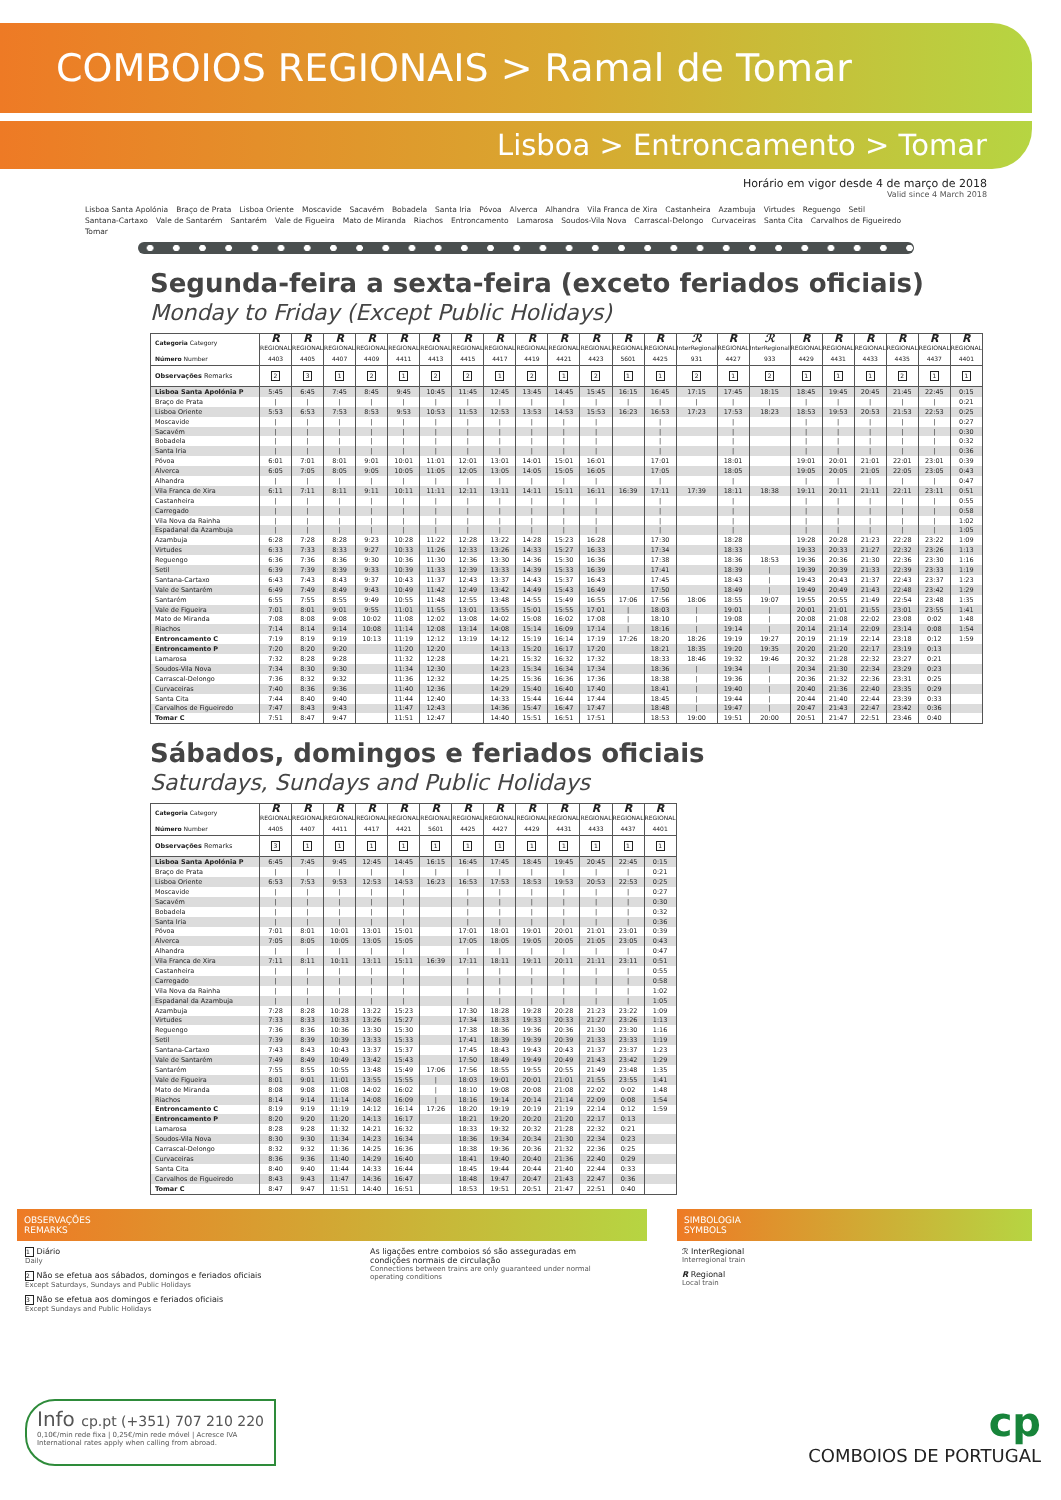COMBOIOS REGIONAIS > Ramal de Tomar
Lisboa > Entroncamento > Tomar
Horário em vigor desde 4 de março de 2018
Valid since 4 March 2018
Lisboa Santa Apolónia Braço de Prata Lisboa Oriente Moscavide Sacavém Bobadela Santa Iria Póvoa Alverca Alhandra Vila Franca de Xira Castanheira Azambuja Virtudes Reguengo Setil Santana-Cartaxo Vale de Santarém Santarém Vale de Figueira Mato de Miranda Riachos Entroncamento Lamarosa Soudos-Vila Nova Carrascal-Delongo Curvaceiras Santa Cita Carvalhos de Figueiredo Tomar
Segunda-feira a sexta-feira (exceto feriados oficiais)
Monday to Friday (Except Public Holidays)
| Categoria Category | R REGIONAL | R REGIONAL | R REGIONAL | R REGIONAL | R REGIONAL | R REGIONAL | R REGIONAL | R REGIONAL | R REGIONAL | R REGIONAL | R REGIONAL | R REGIONAL | R REGIONAL | ℛ InterRegional | R REGIONAL | ℛ InterRegional | R REGIONAL | R REGIONAL | R REGIONAL | R REGIONAL | R REGIONAL | R REGIONAL |
| Número Number | 4403 | 4405 | 4407 | 4409 | 4411 | 4413 | 4415 | 4417 | 4419 | 4421 | 4423 | 5601 | 4425 | 931 | 4427 | 933 | 4429 | 4431 | 4433 | 4435 | 4437 | 4401 |
| Observações Remarks | 2 | 3 | 1 | 2 | 1 | 2 | 2 | 1 | 2 | 1 | 2 | 1 | 1 | 2 | 1 | 2 | 1 | 1 | 1 | 2 | 1 | 1 |
| Lisboa Santa Apolónia P | 5:45 | 6:45 | 7:45 | 8:45 | 9:45 | 10:45 | 11:45 | 12:45 | 13:45 | 14:45 | 15:45 | 16:15 | 16:45 | 17:15 | 17:45 | 18:15 | 18:45 | 19:45 | 20:45 | 21:45 | 22:45 | 0:15 |
| Braço de Prata | / | / | / | / | / | / | / | / | / | / | / | / | / | / | / | / | / | / | / | / | / | 0:21 |
| Lisboa Oriente | 5:53 | 6:53 | 7:53 | 8:53 | 9:53 | 10:53 | 11:53 | 12:53 | 13:53 | 14:53 | 15:53 | 16:23 | 16:53 | 17:23 | 17:53 | 18:23 | 18:53 | 19:53 | 20:53 | 21:53 | 22:53 | 0:25 |
| Moscavide | / | / | / | / | / | / | / | / | / | / | / | | / | | / | | / | / | / | / | / | 0:27 |
| Sacavém | / | / | / | / | / | / | / | / | / | / | / | | / | | / | | / | / | / | / | / | 0:30 |
| Bobadela | / | / | / | / | / | / | / | / | / | / | / | | / | | / | | / | / | / | / | / | 0:32 |
| Santa Iria | / | / | / | / | / | / | / | / | / | / | / | | / | | / | | / | / | / | / | / | 0:36 |
| Póvoa | 6:01 | 7:01 | 8:01 | 9:01 | 10:01 | 11:01 | 12:01 | 13:01 | 14:01 | 15:01 | 16:01 | | 17:01 | | 18:01 | | 19:01 | 20:01 | 21:01 | 22:01 | 23:01 | 0:39 |
| Alverca | 6:05 | 7:05 | 8:05 | 9:05 | 10:05 | 11:05 | 12:05 | 13:05 | 14:05 | 15:05 | 16:05 | | 17:05 | | 18:05 | | 19:05 | 20:05 | 21:05 | 22:05 | 23:05 | 0:43 |
| Alhandra | / | / | / | / | / | / | / | / | / | / | / | | / | | / | | / | / | / | / | / | 0:47 |
| Vila Franca de Xira | 6:11 | 7:11 | 8:11 | 9:11 | 10:11 | 11:11 | 12:11 | 13:11 | 14:11 | 15:11 | 16:11 | 16:39 | 17:11 | 17:39 | 18:11 | 18:38 | 19:11 | 20:11 | 21:11 | 22:11 | 23:11 | 0:51 |
| Castanheira | / | / | / | / | / | / | / | / | / | / | / | | / | | / | | / | / | / | / | / | 0:55 |
| Carregado | / | / | / | / | / | / | / | / | / | / | / | | / | | / | | / | / | / | / | / | 0:58 |
| Vila Nova da Rainha | / | / | / | / | / | / | / | / | / | / | / | | / | | / | | / | / | / | / | / | 1:02 |
| Espadanal da Azambuja | / | / | / | / | / | / | / | / | / | / | / | | / | | / | | / | / | / | / | / | 1:05 |
| Azambuja | 6:28 | 7:28 | 8:28 | 9:23 | 10:28 | 11:22 | 12:28 | 13:22 | 14:28 | 15:23 | 16:28 | | 17:30 | | 18:28 | | 19:28 | 20:28 | 21:23 | 22:28 | 23:22 | 1:09 |
| Virtudes | 6:33 | 7:33 | 8:33 | 9:27 | 10:33 | 11:26 | 12:33 | 13:26 | 14:33 | 15:27 | 16:33 | | 17:34 | | 18:33 | | 19:33 | 20:33 | 21:27 | 22:32 | 23:26 | 1:13 |
| Reguengo | 6:36 | 7:36 | 8:36 | 9:30 | 10:36 | 11:30 | 12:36 | 13:30 | 14:36 | 15:30 | 16:36 | | 17:38 | | 18:36 | 18:53 | 19:36 | 20:36 | 21:30 | 22:36 | 23:30 | 1:16 |
| Setil | 6:39 | 7:39 | 8:39 | 9:33 | 10:39 | 11:33 | 12:39 | 13:33 | 14:39 | 15:33 | 16:39 | | 17:41 | | 18:39 | / | 19:39 | 20:39 | 21:33 | 22:39 | 23:33 | 1:19 |
| Santana-Cartaxo | 6:43 | 7:43 | 8:43 | 9:37 | 10:43 | 11:37 | 12:43 | 13:37 | 14:43 | 15:37 | 16:43 | | 17:45 | | 18:43 | / | 19:43 | 20:43 | 21:37 | 22:43 | 23:37 | 1:23 |
| Vale de Santarém | 6:49 | 7:49 | 8:49 | 9:43 | 10:49 | 11:42 | 12:49 | 13:42 | 14:49 | 15:43 | 16:49 | | 17:50 | | 18:49 | / | 19:49 | 20:49 | 21:43 | 22:48 | 23:42 | 1:29 |
| Santarém | 6:55 | 7:55 | 8:55 | 9:49 | 10:55 | 11:48 | 12:55 | 13:48 | 14:55 | 15:49 | 16:55 | 17:06 | 17:56 | 18:06 | 18:55 | 19:07 | 19:55 | 20:55 | 21:49 | 22:54 | 23:48 | 1:35 |
| Vale de Figueira | 7:01 | 8:01 | 9:01 | 9:55 | 11:01 | 11:55 | 13:01 | 13:55 | 15:01 | 15:55 | 17:01 | / | 18:03 | / | 19:01 | / | 20:01 | 21:01 | 21:55 | 23:01 | 23:55 | 1:41 |
| Mato de Miranda | 7:08 | 8:08 | 9:08 | 10:02 | 11:08 | 12:02 | 13:08 | 14:02 | 15:08 | 16:02 | 17:08 | / | 18:10 | / | 19:08 | / | 20:08 | 21:08 | 22:02 | 23:08 | 0:02 | 1:48 |
| Riachos | 7:14 | 8:14 | 9:14 | 10:08 | 11:14 | 12:08 | 13:14 | 14:08 | 15:14 | 16:09 | 17:14 | / | 18:16 | / | 19:14 | / | 20:14 | 21:14 | 22:09 | 23:14 | 0:08 | 1:54 |
| Entroncamento C | 7:19 | 8:19 | 9:19 | 10:13 | 11:19 | 12:12 | 13:19 | 14:12 | 15:19 | 16:14 | 17:19 | 17:26 | 18:20 | 18:26 | 19:19 | 19:27 | 20:19 | 21:19 | 22:14 | 23:18 | 0:12 | 1:59 |
| Entroncamento P | 7:20 | 8:20 | 9:20 | | 11:20 | 12:20 | | 14:13 | 15:20 | 16:17 | 17:20 | | 18:21 | 18:35 | 19:20 | 19:35 | 20:20 | 21:20 | 22:17 | 23:19 | 0:13 | |
| Lamarosa | 7:32 | 8:28 | 9:28 | | 11:32 | 12:28 | | 14:21 | 15:32 | 16:32 | 17:32 | | 18:33 | 18:46 | 19:32 | 19:46 | 20:32 | 21:28 | 22:32 | 23:27 | 0:21 | |
| Soudos-Vila Nova | 7:34 | 8:30 | 9:30 | | 11:34 | 12:30 | | 14:23 | 15:34 | 16:34 | 17:34 | | 18:36 | / | 19:34 | / | 20:34 | 21:30 | 22:34 | 23:29 | 0:23 | |
| Carrascal-Delongo | 7:36 | 8:32 | 9:32 | | 11:36 | 12:32 | | 14:25 | 15:36 | 16:36 | 17:36 | | 18:38 | / | 19:36 | / | 20:36 | 21:32 | 22:36 | 23:31 | 0:25 | |
| Curvaceiras | 7:40 | 8:36 | 9:36 | | 11:40 | 12:36 | | 14:29 | 15:40 | 16:40 | 17:40 | | 18:41 | / | 19:40 | / | 20:40 | 21:36 | 22:40 | 23:35 | 0:29 | |
| Santa Cita | 7:44 | 8:40 | 9:40 | | 11:44 | 12:40 | | 14:33 | 15:44 | 16:44 | 17:44 | | 18:45 | / | 19:44 | / | 20:44 | 21:40 | 22:44 | 23:39 | 0:33 | |
| Carvalhos de Figueiredo | 7:47 | 8:43 | 9:43 | | 11:47 | 12:43 | | 14:36 | 15:47 | 16:47 | 17:47 | | 18:48 | / | 19:47 | / | 20:47 | 21:43 | 22:47 | 23:42 | 0:36 | |
| Tomar C | 7:51 | 8:47 | 9:47 | | 11:51 | 12:47 | | 14:40 | 15:51 | 16:51 | 17:51 | | 18:53 | 19:00 | 19:51 | 20:00 | 20:51 | 21:47 | 22:51 | 23:46 | 0:40 | |
Sábados, domingos e feriados oficiais
Saturdays, Sundays and Public Holidays
| Categoria Category | R REGIONAL | R REGIONAL | R REGIONAL | R REGIONAL | R REGIONAL | R REGIONAL | R REGIONAL | R REGIONAL | R REGIONAL | R REGIONAL | R REGIONAL | R REGIONAL | R REGIONAL |
| Número Number | 4405 | 4407 | 4411 | 4417 | 4421 | 5601 | 4425 | 4427 | 4429 | 4431 | 4433 | 4437 | 4401 |
| Observações Remarks | 3 | 1 | 1 | 1 | 1 | 1 | 1 | 1 | 1 | 1 | 1 | 1 | 1 |
| Lisboa Santa Apolónia P | 6:45 | 7:45 | 9:45 | 12:45 | 14:45 | 16:15 | 16:45 | 17:45 | 18:45 | 19:45 | 20:45 | 22:45 | 0:15 |
| Braço de Prata | / | / | / | / | / | / | / | / | / | / | / | / | 0:21 |
| Lisboa Oriente | 6:53 | 7:53 | 9:53 | 12:53 | 14:53 | 16:23 | 16:53 | 17:53 | 18:53 | 19:53 | 20:53 | 22:53 | 0:25 |
| Moscavide | / | / | / | / | / | | / | / | / | / | / | / | 0:27 |
| Sacavém | / | / | / | / | / | | / | / | / | / | / | / | 0:30 |
| Bobadela | / | / | / | / | / | | / | / | / | / | / | / | 0:32 |
| Santa Iria | / | / | / | / | / | | / | / | / | / | / | / | 0:36 |
| Póvoa | 7:01 | 8:01 | 10:01 | 13:01 | 15:01 | | 17:01 | 18:01 | 19:01 | 20:01 | 21:01 | 23:01 | 0:39 |
| Alverca | 7:05 | 8:05 | 10:05 | 13:05 | 15:05 | | 17:05 | 18:05 | 19:05 | 20:05 | 21:05 | 23:05 | 0:43 |
| Alhandra | / | / | / | / | / | | / | / | / | / | / | / | 0:47 |
| Vila Franca de Xira | 7:11 | 8:11 | 10:11 | 13:11 | 15:11 | 16:39 | 17:11 | 18:11 | 19:11 | 20:11 | 21:11 | 23:11 | 0:51 |
| Castanheira | / | / | / | / | / | | / | / | / | / | / | / | 0:55 |
| Carregado | / | / | / | / | / | | / | / | / | / | / | / | 0:58 |
| Vila Nova da Rainha | / | / | / | / | / | | / | / | / | / | / | / | 1:02 |
| Espadanal da Azambuja | / | / | / | / | / | | / | / | / | / | / | / | 1:05 |
| Azambuja | 7:28 | 8:28 | 10:28 | 13:22 | 15:23 | | 17:30 | 18:28 | 19:28 | 20:28 | 21:23 | 23:22 | 1:09 |
| Virtudes | 7:33 | 8:33 | 10:33 | 13:26 | 15:27 | | 17:34 | 18:33 | 19:33 | 20:33 | 21:27 | 23:26 | 1:13 |
| Reguengo | 7:36 | 8:36 | 10:36 | 13:30 | 15:30 | | 17:38 | 18:36 | 19:36 | 20:36 | 21:30 | 23:30 | 1:16 |
| Setil | 7:39 | 8:39 | 10:39 | 13:33 | 15:33 | | 17:41 | 18:39 | 19:39 | 20:39 | 21:33 | 23:33 | 1:19 |
| Santana-Cartaxo | 7:43 | 8:43 | 10:43 | 13:37 | 15:37 | | 17:45 | 18:43 | 19:43 | 20:43 | 21:37 | 23:37 | 1:23 |
| Vale de Santarém | 7:49 | 8:49 | 10:49 | 13:42 | 15:43 | | 17:50 | 18:49 | 19:49 | 20:49 | 21:43 | 23:42 | 1:29 |
| Santarém | 7:55 | 8:55 | 10:55 | 13:48 | 15:49 | 17:06 | 17:56 | 18:55 | 19:55 | 20:55 | 21:49 | 23:48 | 1:35 |
| Vale de Figueira | 8:01 | 9:01 | 11:01 | 13:55 | 15:55 | / | 18:03 | 19:01 | 20:01 | 21:01 | 21:55 | 23:55 | 1:41 |
| Mato de Miranda | 8:08 | 9:08 | 11:08 | 14:02 | 16:02 | / | 18:10 | 19:08 | 20:08 | 21:08 | 22:02 | 0:02 | 1:48 |
| Riachos | 8:14 | 9:14 | 11:14 | 14:08 | 16:09 | / | 18:16 | 19:14 | 20:14 | 21:14 | 22:09 | 0:08 | 1:54 |
| Entroncamento C | 8:19 | 9:19 | 11:19 | 14:12 | 16:14 | 17:26 | 18:20 | 19:19 | 20:19 | 21:19 | 22:14 | 0:12 | 1:59 |
| Entroncamento P | 8:20 | 9:20 | 11:20 | 14:13 | 16:17 | | 18:21 | 19:20 | 20:20 | 21:20 | 22:17 | 0:13 | |
| Lamarosa | 8:28 | 9:28 | 11:32 | 14:21 | 16:32 | | 18:33 | 19:32 | 20:32 | 21:28 | 22:32 | 0:21 | |
| Soudos-Vila Nova | 8:30 | 9:30 | 11:34 | 14:23 | 16:34 | | 18:36 | 19:34 | 20:34 | 21:30 | 22:34 | 0:23 | |
| Carrascal-Delongo | 8:32 | 9:32 | 11:36 | 14:25 | 16:36 | | 18:38 | 19:36 | 20:36 | 21:32 | 22:36 | 0:25 | |
| Curvaceiras | 8:36 | 9:36 | 11:40 | 14:29 | 16:40 | | 18:41 | 19:40 | 20:40 | 21:36 | 22:40 | 0:29 | |
| Santa Cita | 8:40 | 9:40 | 11:44 | 14:33 | 16:44 | | 18:45 | 19:44 | 20:44 | 21:40 | 22:44 | 0:33 | |
| Carvalhos de Figueiredo | 8:43 | 9:43 | 11:47 | 14:36 | 16:47 | | 18:48 | 19:47 | 20:47 | 21:43 | 22:47 | 0:36 | |
| Tomar C | 8:47 | 9:47 | 11:51 | 14:40 | 16:51 | | 18:53 | 19:51 | 20:51 | 21:47 | 22:51 | 0:40 | |
OBSERVAÇÕES
REMARKS
1 Diário
Daily
2 Não se efetua aos sábados, domingos e feriados oficiais
Except Saturdays, Sundays and Public Holidays
3 Não se efetua aos domingos e feriados oficiais
Except Sundays and Public Holidays
As ligações entre comboios só são asseguradas em condições normais de circulação
Connections between trains are only guaranteed under normal operating conditions
SIMBOLOGIA
SYMBOLS
ℛ InterRegional
Interregional train
R Regional
Local train
Info cp.pt (+351) 707 210 220
0,10€/min rede fixa | 0,25€/min rede móvel | Acresce IVA
International rates apply when calling from abroad.
cp
COMBOIOS DE PORTUGAL